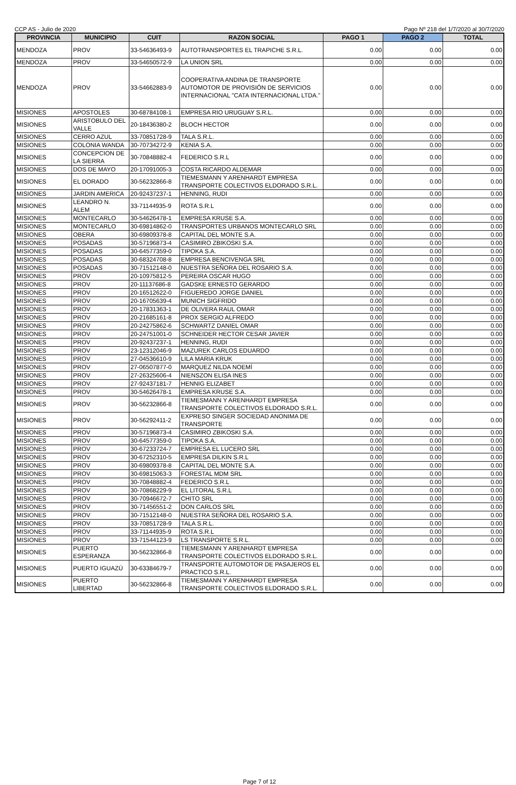CCP AS - Julio de 2020 Pago Nº 218 del 1/7/2020 al 30/7/2020
| PROVINCIA | MUNICIPIO | CUIT | RAZON SOCIAL | PAGO 1 | PAGO 2 | TOTAL |
| --- | --- | --- | --- | --- | --- | --- |
| MENDOZA | PROV | 33-54636493-9 | AUTOTRANSPORTES EL TRAPICHE S.R.L. | 0.00 | 0.00 | 0.00 |
| MENDOZA | PROV | 33-54650572-9 | LA UNION SRL | 0.00 | 0.00 | 0.00 |
| MENDOZA | PROV | 33-54662883-9 | COOPERATIVA ANDINA DE TRANSPORTE AUTOMOTOR DE PROVISIÓN DE SERVICIOS INTERNACIONAL "CATA INTERNACIONAL LTDA." | 0.00 | 0.00 | 0.00 |
| MISIONES | APOSTOLES | 30-68784108-1 | EMPRESA RIO URUGUAY S.R.L. | 0.00 | 0.00 | 0.00 |
| MISIONES | ARISTOBULO DEL VALLE | 20-18436380-2 | BLOCH HECTOR | 0.00 | 0.00 | 0.00 |
| MISIONES | CERRO AZUL | 33-70851728-9 | TALA S.R.L. | 0.00 | 0.00 | 0.00 |
| MISIONES | COLONIA WANDA | 30-70734272-9 | KENIA S.A. | 0.00 | 0.00 | 0.00 |
| MISIONES | CONCEPCION DE LA SIERRA | 30-70848882-4 | FEDERICO S.R.L | 0.00 | 0.00 | 0.00 |
| MISIONES | DOS DE MAYO | 20-17091005-3 | COSTA RICARDO ALDEMAR | 0.00 | 0.00 | 0.00 |
| MISIONES | EL DORADO | 30-56232866-8 | TIEMESMANN Y ARENHARDT EMPRESA TRANSPORTE COLECTIVOS ELDORADO S.R.L. | 0.00 | 0.00 | 0.00 |
| MISIONES | JARDIN AMERICA | 20-92437237-1 | HENNING, RUDI | 0.00 | 0.00 | 0.00 |
| MISIONES | LEANDRO N. ALEM | 33-71144935-9 | ROTA S.R.L | 0.00 | 0.00 | 0.00 |
| MISIONES | MONTECARLO | 30-54626478-1 | EMPRESA KRUSE S.A. | 0.00 | 0.00 | 0.00 |
| MISIONES | MONTECARLO | 30-69814862-0 | TRANSPORTES URBANOS MONTECARLO SRL | 0.00 | 0.00 | 0.00 |
| MISIONES | OBERA | 30-69809378-8 | CAPITAL DEL MONTE S.A. | 0.00 | 0.00 | 0.00 |
| MISIONES | POSADAS | 30-57196873-4 | CASIMIRO ZBIKOSKI S.A. | 0.00 | 0.00 | 0.00 |
| MISIONES | POSADAS | 30-64577359-0 | TIPOKA S.A. | 0.00 | 0.00 | 0.00 |
| MISIONES | POSADAS | 30-68324708-8 | EMPRESA BENCIVENGA SRL | 0.00 | 0.00 | 0.00 |
| MISIONES | POSADAS | 30-71512148-0 | NUESTRA SEÑORA DEL ROSARIO S.A. | 0.00 | 0.00 | 0.00 |
| MISIONES | PROV | 20-10975812-5 | PEREIRA OSCAR HUGO | 0.00 | 0.00 | 0.00 |
| MISIONES | PROV | 20-11137686-8 | GADSKE ERNESTO GERARDO | 0.00 | 0.00 | 0.00 |
| MISIONES | PROV | 20-16512622-0 | FIGUEREDO JORGE DANIEL | 0.00 | 0.00 | 0.00 |
| MISIONES | PROV | 20-16705639-4 | MUNICH SIGFRIDO | 0.00 | 0.00 | 0.00 |
| MISIONES | PROV | 20-17831363-1 | DE OLIVERA RAUL OMAR | 0.00 | 0.00 | 0.00 |
| MISIONES | PROV | 20-21685161-8 | PROX SERGIO ALFREDO | 0.00 | 0.00 | 0.00 |
| MISIONES | PROV | 20-24275862-6 | SCHWARTZ DANIEL OMAR | 0.00 | 0.00 | 0.00 |
| MISIONES | PROV | 20-24751001-0 | SCHNEIDER HECTOR CESAR JAVIER | 0.00 | 0.00 | 0.00 |
| MISIONES | PROV | 20-92437237-1 | HENNING, RUDI | 0.00 | 0.00 | 0.00 |
| MISIONES | PROV | 23-12312046-9 | MAZUREK CARLOS EDUARDO | 0.00 | 0.00 | 0.00 |
| MISIONES | PROV | 27-04536610-9 | LILA MARIA KRUK | 0.00 | 0.00 | 0.00 |
| MISIONES | PROV | 27-06507877-0 | MARQUEZ NILDA NOEMÍ | 0.00 | 0.00 | 0.00 |
| MISIONES | PROV | 27-26325606-4 | NIENSZON ELISA INES | 0.00 | 0.00 | 0.00 |
| MISIONES | PROV | 27-92437181-7 | HENNIG ELIZABET | 0.00 | 0.00 | 0.00 |
| MISIONES | PROV | 30-54626478-1 | EMPRESA KRUSE S.A. | 0.00 | 0.00 | 0.00 |
| MISIONES | PROV | 30-56232866-8 | TIEMESMANN Y ARENHARDT EMPRESA TRANSPORTE COLECTIVOS ELDORADO S.R.L. | 0.00 | 0.00 | 0.00 |
| MISIONES | PROV | 30-56292411-2 | EXPRESO SINGER SOCIEDAD ANONIMA DE TRANSPORTE | 0.00 | 0.00 | 0.00 |
| MISIONES | PROV | 30-57196873-4 | CASIMIRO ZBIKOSKI S.A. | 0.00 | 0.00 | 0.00 |
| MISIONES | PROV | 30-64577359-0 | TIPOKA S.A. | 0.00 | 0.00 | 0.00 |
| MISIONES | PROV | 30-67233724-7 | EMPRESA EL LUCERO SRL | 0.00 | 0.00 | 0.00 |
| MISIONES | PROV | 30-67252310-5 | EMPRESA DILKIN S.R.L | 0.00 | 0.00 | 0.00 |
| MISIONES | PROV | 30-69809378-8 | CAPITAL DEL MONTE S.A. | 0.00 | 0.00 | 0.00 |
| MISIONES | PROV | 30-69815063-3 | FORESTAL MDM SRL | 0.00 | 0.00 | 0.00 |
| MISIONES | PROV | 30-70848882-4 | FEDERICO S.R.L | 0.00 | 0.00 | 0.00 |
| MISIONES | PROV | 30-70868229-9 | EL LITORAL S.R.L | 0.00 | 0.00 | 0.00 |
| MISIONES | PROV | 30-70946672-7 | CHITO SRL | 0.00 | 0.00 | 0.00 |
| MISIONES | PROV | 30-71456551-2 | DON CARLOS SRL | 0.00 | 0.00 | 0.00 |
| MISIONES | PROV | 30-71512148-0 | NUESTRA SEÑORA DEL ROSARIO S.A. | 0.00 | 0.00 | 0.00 |
| MISIONES | PROV | 33-70851728-9 | TALA S.R.L. | 0.00 | 0.00 | 0.00 |
| MISIONES | PROV | 33-71144935-9 | ROTA S.R.L | 0.00 | 0.00 | 0.00 |
| MISIONES | PROV | 33-71544123-9 | LS TRANSPORTE S.R.L. | 0.00 | 0.00 | 0.00 |
| MISIONES | PUERTO ESPERANZA | 30-56232866-8 | TIEMESMANN Y ARENHARDT EMPRESA TRANSPORTE COLECTIVOS ELDORADO S.R.L. | 0.00 | 0.00 | 0.00 |
| MISIONES | PUERTO IGUAZÚ | 30-63384679-7 | TRANSPORTE AUTOMOTOR DE PASAJEROS EL PRACTICO S.R.L. | 0.00 | 0.00 | 0.00 |
| MISIONES | PUERTO LIBERTAD | 30-56232866-8 | TIEMESMANN Y ARENHARDT EMPRESA TRANSPORTE COLECTIVOS ELDORADO S.R.L. | 0.00 | 0.00 | 0.00 |
Page 7 of 12